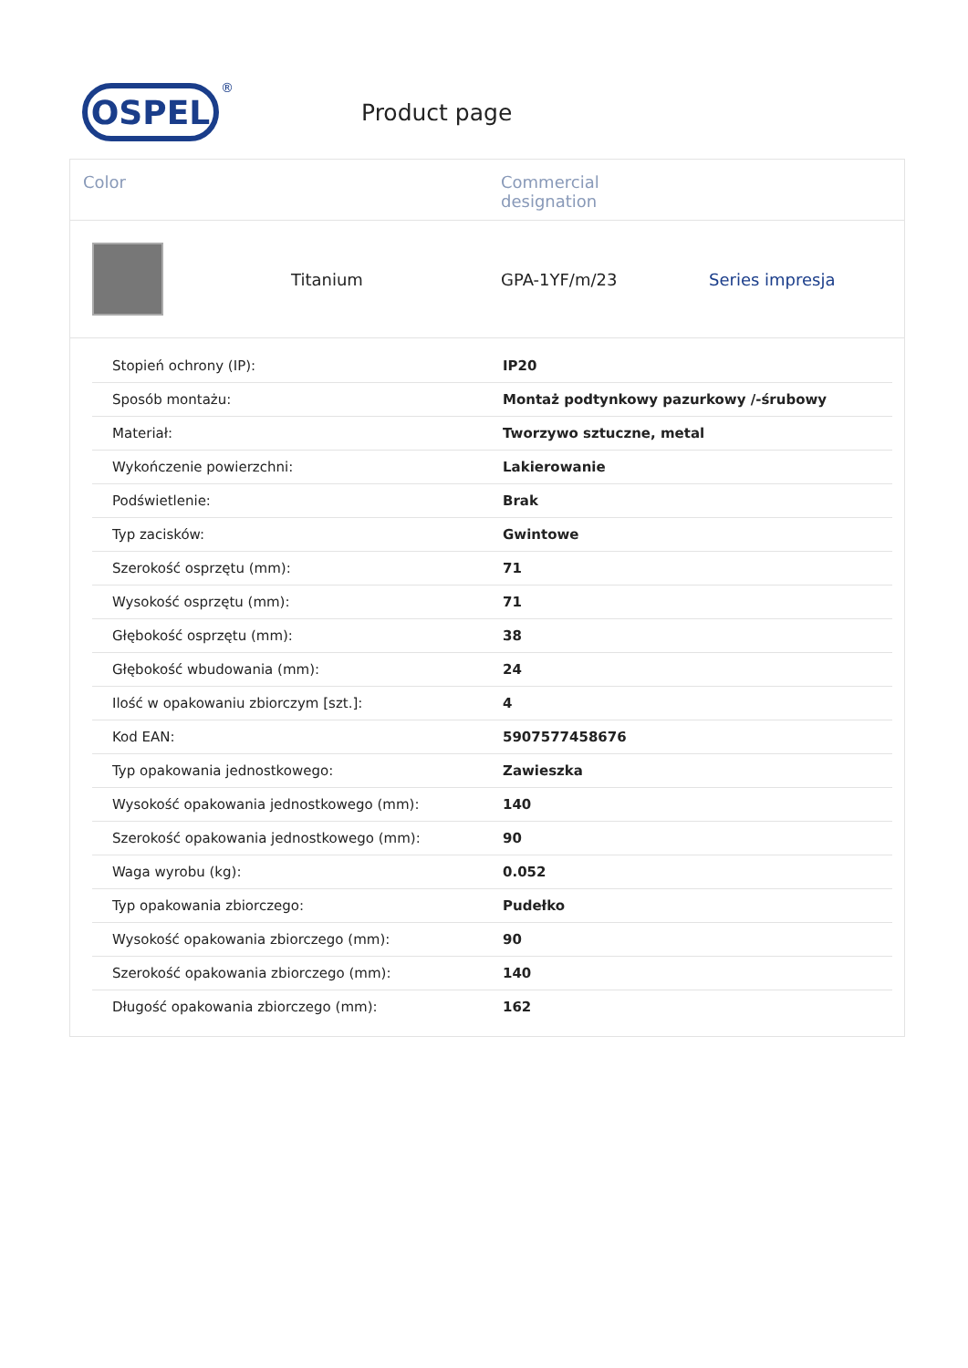OSPEL
®
Product page
Color Commercial
designation
Titanium GPA-1YF/m/23 Series impresja
| Stopień ochrony (IP): | IP20 |
| Sposób montażu: | Montaż podtynkowy pazurkowy /-śrubowy |
| Materiał: | Tworzywo sztuczne, metal |
| Wykończenie powierzchni: | Lakierowanie |
| Podświetlenie: | Brak |
| Typ zacisków: | Gwintowe |
| Szerokość osprzętu (mm): | 71 |
| Wysokość osprzętu (mm): | 71 |
| Głębokość osprzętu (mm): | 38 |
| Głębokość wbudowania (mm): | 24 |
| Ilość w opakowaniu zbiorczym [szt.]: | 4 |
| Kod EAN: | 5907577458676 |
| Typ opakowania jednostkowego: | Zawieszka |
| Wysokość opakowania jednostkowego (mm): | 140 |
| Szerokość opakowania jednostkowego (mm): | 90 |
| Waga wyrobu (kg): | 0.052 |
| Typ opakowania zbiorczego: | Pudełko |
| Wysokość opakowania zbiorczego (mm): | 90 |
| Szerokość opakowania zbiorczego (mm): | 140 |
| Długość opakowania zbiorczego (mm): | 162 |